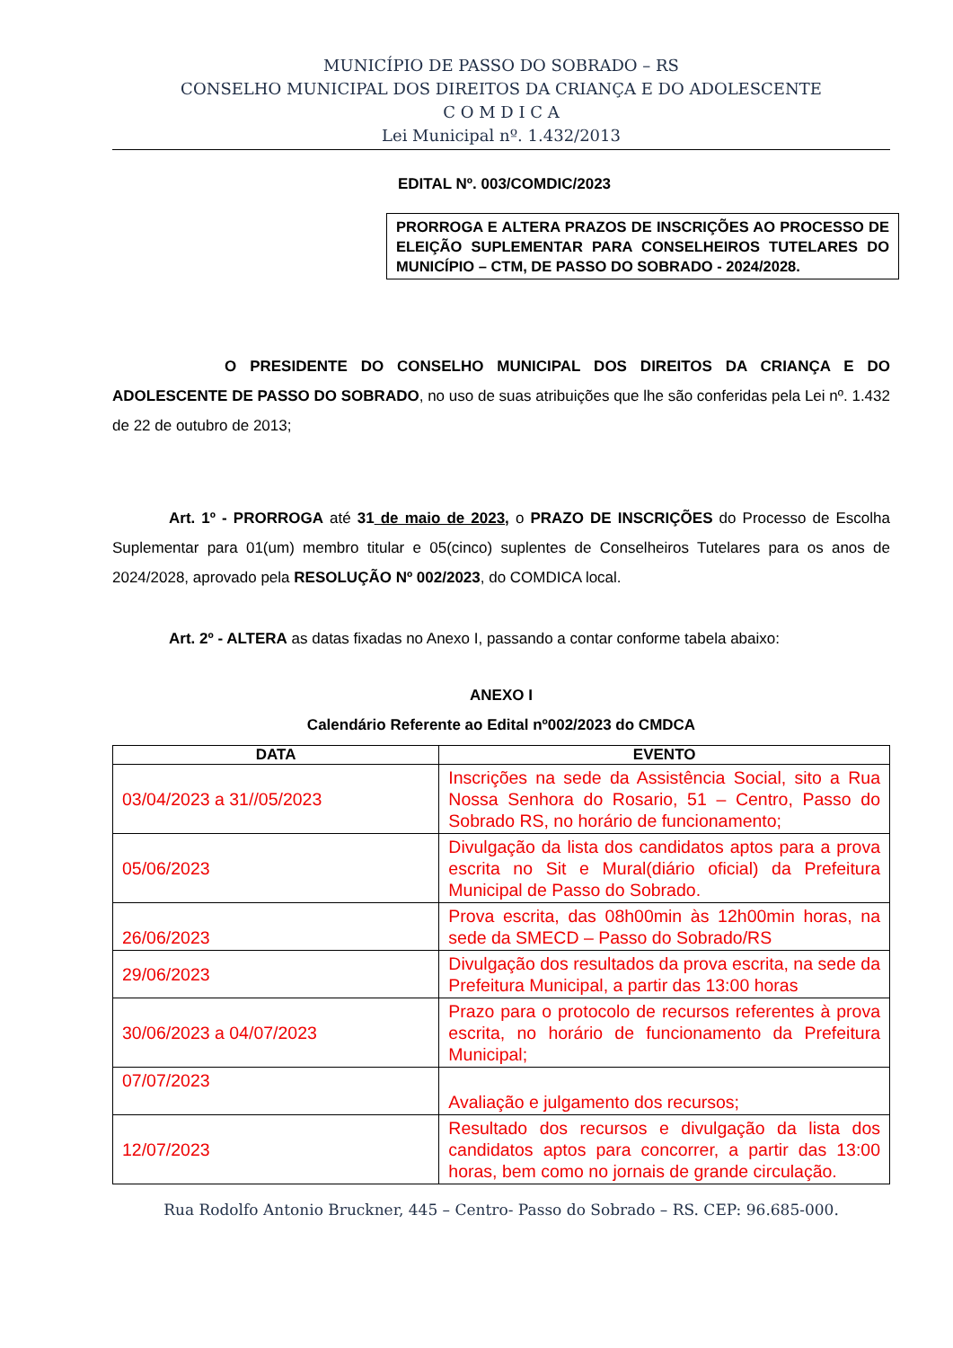MUNICÍPIO DE PASSO DO SOBRADO – RS
CONSELHO MUNICIPAL DOS DIREITOS DA CRIANÇA E DO ADOLESCENTE
C O M D I C A
Lei Municipal nº. 1.432/2013
EDITAL Nº. 003/COMDIC/2023
PRORROGA E ALTERA PRAZOS DE INSCRIÇÕES AO PROCESSO DE ELEIÇÃO SUPLEMENTAR PARA CONSELHEIROS TUTELARES DO MUNICÍPIO – CTM, DE PASSO DO SOBRADO - 2024/2028.
O PRESIDENTE DO CONSELHO MUNICIPAL DOS DIREITOS DA CRIANÇA E DO ADOLESCENTE DE PASSO DO SOBRADO, no uso de suas atribuições que lhe são conferidas pela Lei nº. 1.432 de 22 de outubro de 2013;
Art. 1º - PRORROGA até 31 de maio de 2023, o PRAZO DE INSCRIÇÕES do Processo de Escolha Suplementar para 01(um) membro titular e 05(cinco) suplentes de Conselheiros Tutelares para os anos de 2024/2028, aprovado pela RESOLUÇÃO Nº 002/2023, do COMDICA local.
Art. 2º - ALTERA as datas fixadas no Anexo I, passando a contar conforme tabela abaixo:
ANEXO I
Calendário Referente ao Edital nº002/2023 do CMDCA
| DATA | EVENTO |
| --- | --- |
| 03/04/2023 a 31//05/2023 | Inscrições na sede da Assistência Social, sito a Rua Nossa Senhora do Rosario, 51 – Centro, Passo do Sobrado RS, no horário de funcionamento; |
| 05/06/2023 | Divulgação da lista dos candidatos aptos para a prova escrita no Sit e Mural(diário oficial) da Prefeitura Municipal de Passo do Sobrado. |
| 26/06/2023 | Prova escrita, das 08h00min às 12h00min horas, na sede da SMECD – Passo do Sobrado/RS |
| 29/06/2023 | Divulgação dos resultados da prova escrita, na sede da Prefeitura Municipal, a partir das 13:00 horas |
| 30/06/2023 a 04/07/2023 | Prazo para o protocolo de recursos referentes à prova escrita, no horário de funcionamento da Prefeitura Municipal; |
| 07/07/2023 | Avaliação e julgamento dos recursos; |
| 12/07/2023 | Resultado dos recursos e divulgação da lista dos candidatos aptos para concorrer, a partir das 13:00 horas, bem como no jornais de grande circulação. |
Rua Rodolfo Antonio Bruckner, 445 – Centro- Passo do Sobrado – RS. CEP: 96.685-000.